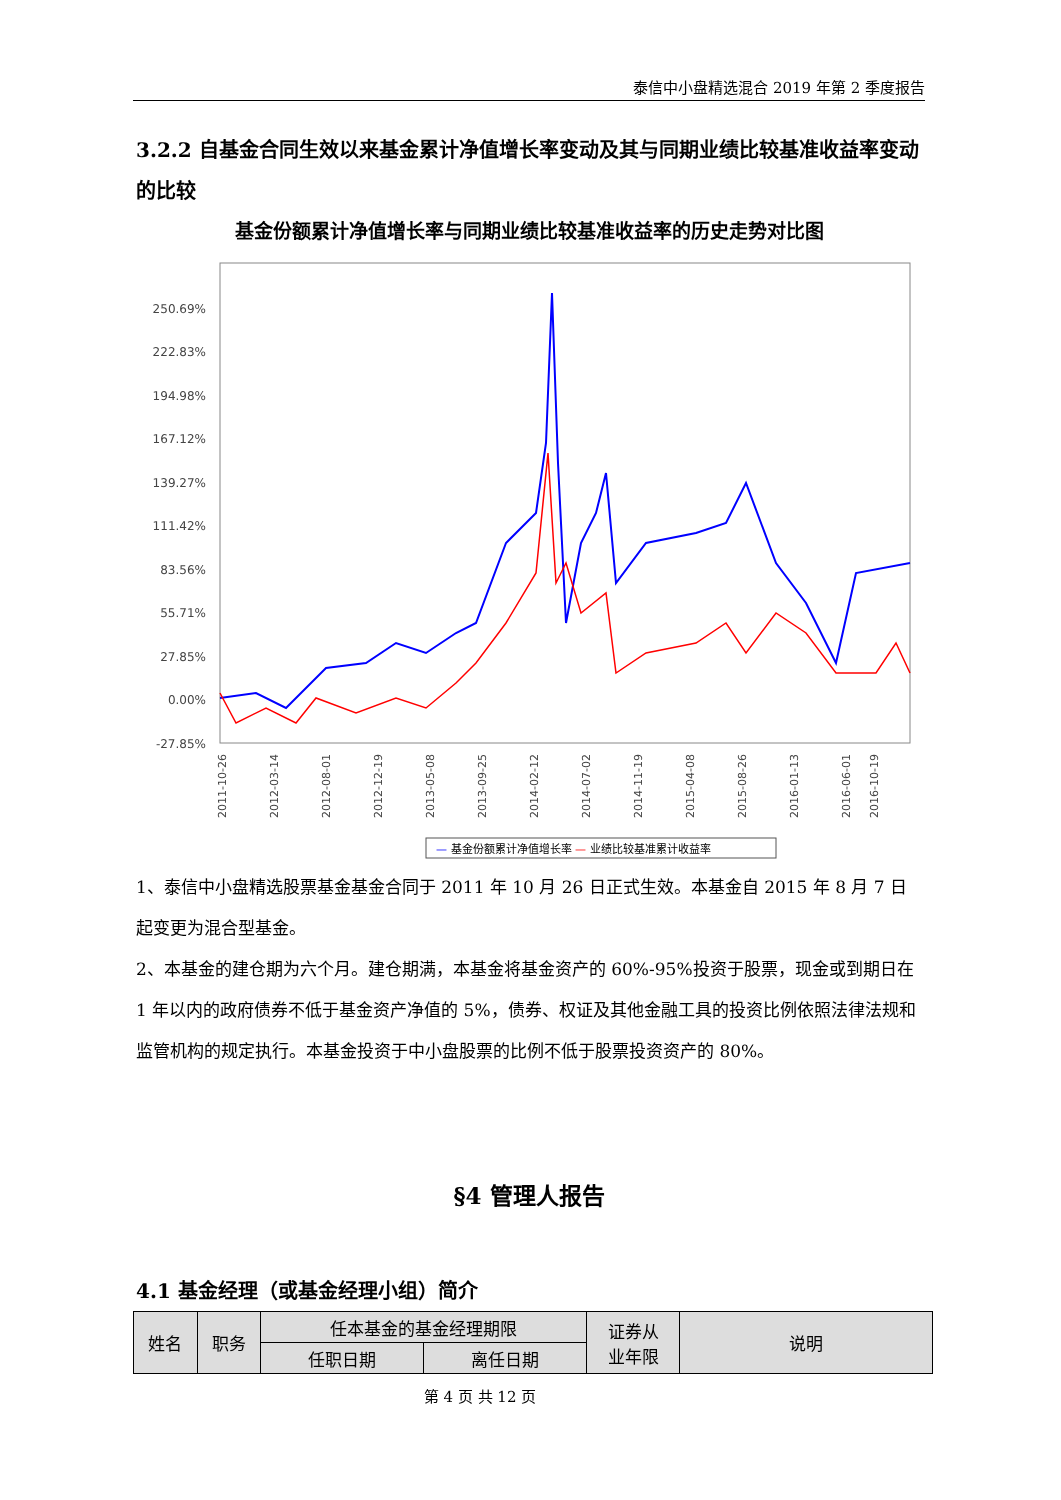泰信中小盘精选混合 2019 年第 2 季度报告
3.2.2 自基金合同生效以来基金累计净值增长率变动及其与同期业绩比较基准收益率变动的比较
基金份额累计净值增长率与同期业绩比较基准收益率的历史走势对比图
250.69%
222.83%
194.98%
167.12%
139.27%
111.42%
83.56%
55.71%
27.85%
0.00%
-27.85%
2011-10-26
2012-03-14
2012-08-01
2012-12-19
2013-05-08
2013-09-25
2014-02-12
2014-07-02
2014-11-19
2015-04-08
2015-08-26
2016-01-13
2016-06-01
2016-10-19
— 基金份额累计净值增长率 — 业绩比较基准累计收益率
1、泰信中小盘精选股票基金基金合同于 2011 年 10 月 26 日正式生效。本基金自 2015 年 8 月 7 日起变更为混合型基金。
2、本基金的建仓期为六个月。建仓期满，本基金将基金资产的 60%-95%投资于股票，现金或到期日在 1 年以内的政府债券不低于基金资产净值的 5%，债券、权证及其他金融工具的投资比例依照法律法规和监管机构的规定执行。本基金投资于中小盘股票的比例不低于股票投资资产的 80%。
§4 管理人报告
4.1 基金经理（或基金经理小组）简介
| 姓名 | 职务 | 任本基金的基金经理期限 | | 证券从 业年限 | 说明 |
| --- | --- | --- | --- | --- | --- |
| | | 任职日期 | 离任日期 | | |
第 4 页 共 12 页